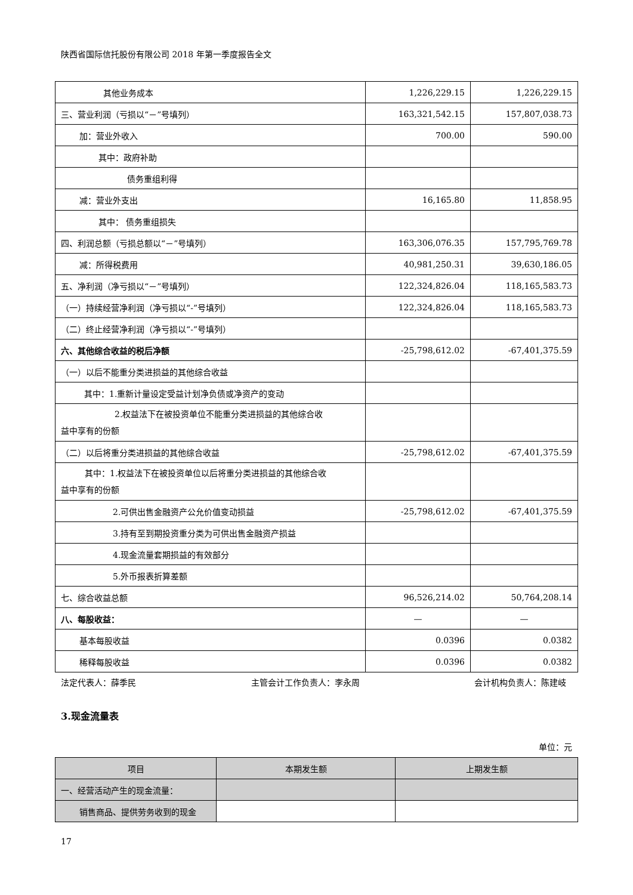陕西省国际信托股份有限公司 2018 年第一季度报告全文
| 其他业务成本 | 1,226,229.15 | 1,226,229.15 |
| 三、营业利润（亏损以“－”号填列） | 163,321,542.15 | 157,807,038.73 |
| 加：营业外收入 | 700.00 | 590.00 |
| 其中：政府补助 | | |
| 债务重组利得 | | |
| 减：营业外支出 | 16,165.80 | 11,858.95 |
| 其中： 债务重组损失 | | |
| 四、利润总额（亏损总额以“－”号填列） | 163,306,076.35 | 157,795,769.78 |
| 减：所得税费用 | 40,981,250.31 | 39,630,186.05 |
| 五、净利润（净亏损以“－”号填列） | 122,324,826.04 | 118,165,583.73 |
| （一）持续经营净利润（净亏损以“-”号填列） | 122,324,826.04 | 118,165,583.73 |
| （二）终止经营净利润（净亏损以“-”号填列） | | |
| 六、其他综合收益的税后净额 | -25,798,612.02 | -67,401,375.59 |
| （一）以后不能重分类进损益的其他综合收益 | | |
| 其中：1.重新计量设定受益计划净负债或净资产的变动 | | |
| 2.权益法下在被投资单位不能重分类进损益的其他综合收 益中享有的份额 | | |
| （二）以后将重分类进损益的其他综合收益 | -25,798,612.02 | -67,401,375.59 |
| 其中：1.权益法下在被投资单位以后将重分类进损益的其他综合收 益中享有的份额 | | |
| 2.可供出售金融资产公允价值变动损益 | -25,798,612.02 | -67,401,375.59 |
| 3.持有至到期投资重分类为可供出售金融资产损益 | | |
| 4.现金流量套期损益的有效部分 | | |
| 5.外币报表折算差额 | | |
| 七、综合收益总额 | 96,526,214.02 | 50,764,208.14 |
| 八、每股收益： | — | — |
| 基本每股收益 | 0.0396 | 0.0382 |
| 稀释每股收益 | 0.0396 | 0.0382 |
法定代表人：薛季民 主管会计工作负责人：李永周 会计机构负责人：陈建岐
3.现金流量表
单位：元
| 项目 | 本期发生额 | 上期发生额 |
| --- | --- | --- |
| 一、经营活动产生的现金流量： | | |
| 销售商品、提供劳务收到的现金 | | |
17